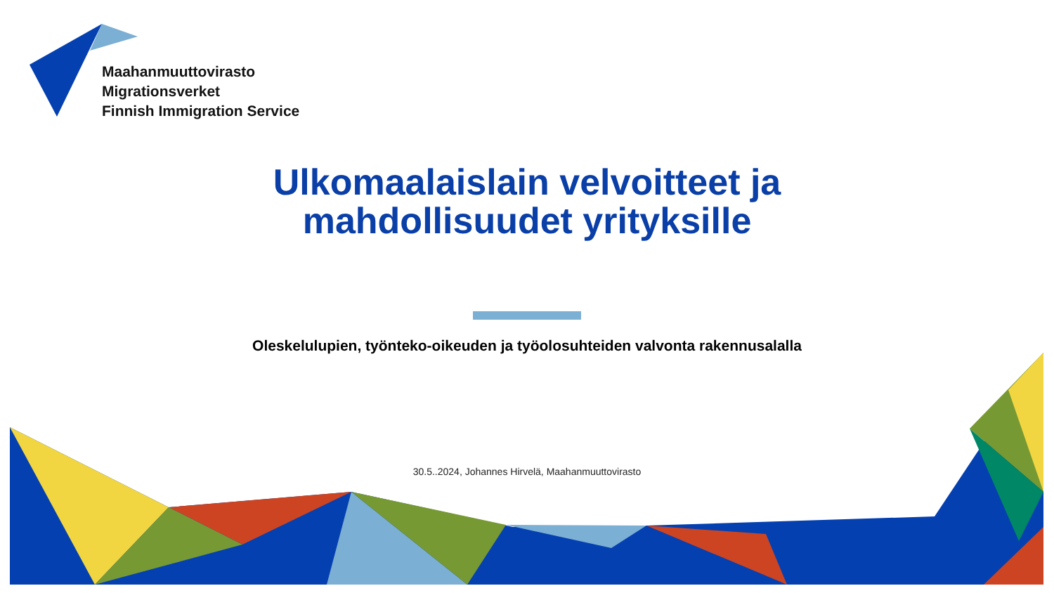Maahanmuuttovirasto
Migrationsverket
Finnish Immigration Service
Ulkomaalaislain velvoitteet ja mahdollisuudet yrityksille
Oleskelulupien, työnteko-oikeuden ja työolosuhteiden valvonta rakennusalalla
30.5..2024, Johannes Hirvelä, Maahanmuuttovirasto